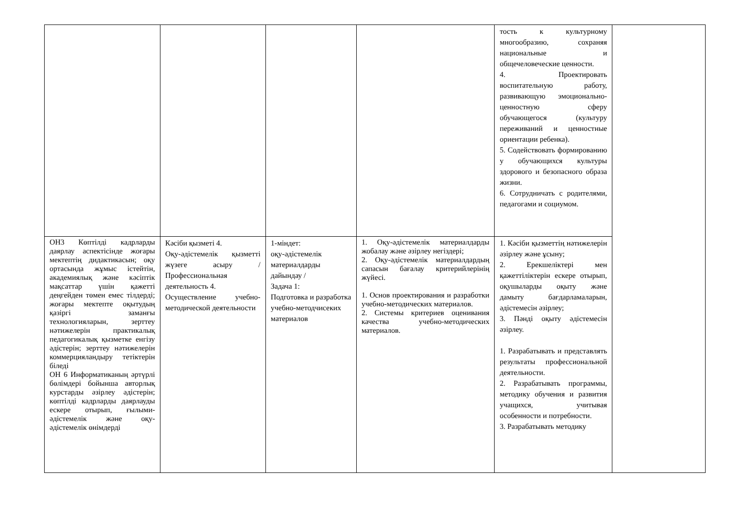| | | | | тость к культурному многообразию, сохраняя национальные и общечеловеческие ценности. 4. Проектировать воспитательную работу, развивающую эмоционально-ценностную сферу обучающегося (культуру переживаний и ценностные ориентации ребенка). 5. Содействовать формированию у обучающихся культуры здорового и безопасного образа жизни. 6. Сотрудничать с родителями, педагогами и социумом. | |
| ОН3 Көптілді кадрларды даярлау аспектісінде жоғары мектептің дидактикасын; оқу ортасында жұмыс істейтін, академиялық және кәсіптік мақсаттар үшін қажетті деңгейден төмен емес тілдерді; жоғары мектепте оқытудың қазіргі заманғы технологияларын, зерттеу нәтижелерін практикалық педагогикалық қызметке енгізу әдістерін; зерттеу нәтижелерін коммерцияландыру тетіктерін біледі ОН 6 Информатиканың әртүрлі бөлімдері бойынша авторлық курстарды әзірлеу әдістерін; көптілді кадрларды даярлауды ескере отырып, ғылыми-әдістемелік және оқу-әдістемелік өнімдерді | Кәсіби қызметі 4. Оқу-әдістемелік қызметті жүзеге асыру /Профессиональная деятельность 4. Осуществление учебно-методической деятельности | 1-міндет: оқу-әдістемелік материалдарды дайындау / Задача 1: Подготовка и разработка учебно-методчисеких материалов | 1. Оқу-әдістемелік материалдарды жобалау және әзірлеу негіздері; 2. Оқу-әдістемелік материалдардың сапасын бағалау критерийлерінің жүйесі. 1. Основ проектирования и разработки учебно-методических материалов. 2. Системы критериев оценивания качества учебно-методических материалов. | 1. Кәсіби қызметтің нәтижелерін әзірлеу және ұсыну; 2. Ерекшеліктері мен қажеттіліктерін ескере отырып, оқушыларды оқыту және дамыту бағдарламаларын, әдістемесін әзірлеу; 3. Пәнді оқыту әдістемесін әзірлеу. 1. Разрабатывать и представлять результаты профессиональной деятельности. 2. Разрабатывать программы, методику обучения и развития учащихся, учитывая особенности и потребности. 3. Разрабатывать методику | |